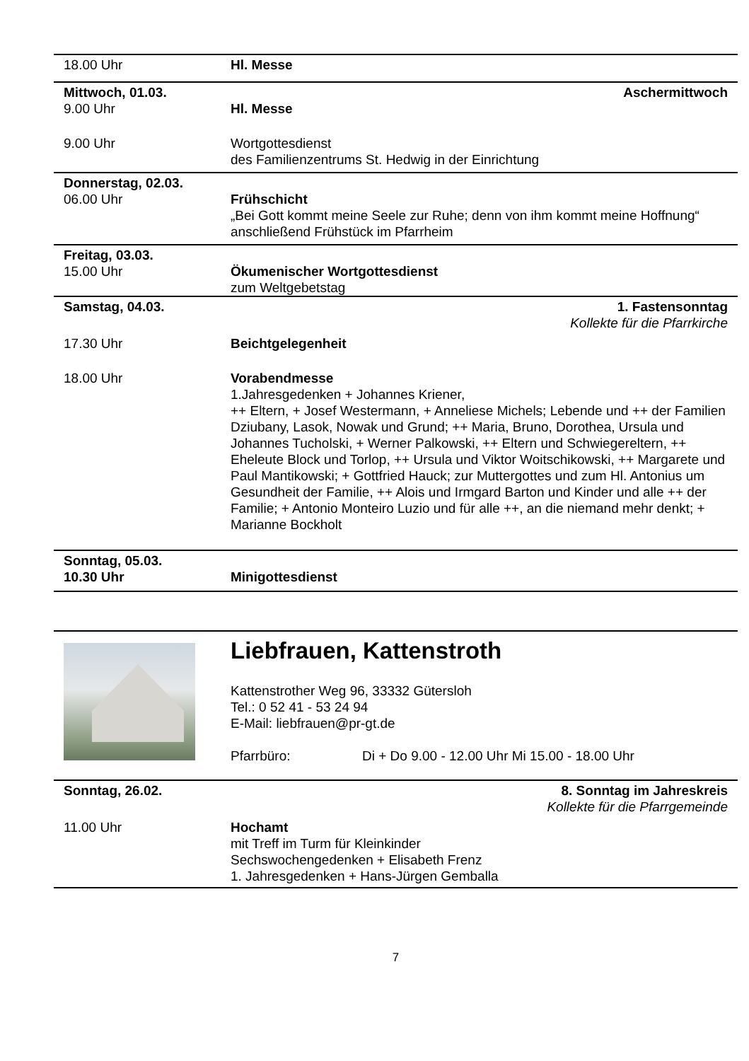18.00 Uhr Hl. Messe
Mittwoch, 01.03. Aschermittwoch
9.00 Uhr Hl. Messe
9.00 Uhr Wortgottesdienst
des Familienzentrums St. Hedwig in der Einrichtung
Donnerstag, 02.03.
06.00 Uhr Frühschicht
„Bei Gott kommt meine Seele zur Ruhe; denn von ihm kommt meine Hoffnung“ anschließend Frühstück im Pfarrheim
Freitag, 03.03.
15.00 Uhr Ökumenischer Wortgottesdienst
zum Weltgebetstag
Samstag, 04.03. 1. Fastensonntag
Kollekte für die Pfarrkirche
17.30 Uhr Beichtgelegenheit
18.00 Uhr Vorabendmesse
1.Jahresgedenken + Johannes Kriener,
++ Eltern, + Josef Westermann, + Anneliese Michels; Lebende und ++ der Familien Dziubany, Lasok, Nowak und Grund; ++ Maria, Bruno, Dorothea, Ursula und Johannes Tucholski, + Werner Palkowski, ++ Eltern und Schwiegereltern, ++ Eheleute Block und Torlop, ++ Ursula und Viktor Woitschikowski, ++ Margarete und Paul Mantikowski; + Gottfried Hauck; zur Muttergottes und zum Hl. Antonius um Gesundheit der Familie, ++ Alois und Irmgard Barton und Kinder und alle ++ der Familie; + Antonio Monteiro Luzio und für alle ++, an die niemand mehr denkt; + Marianne Bockholt
Sonntag, 05.03.
10.30 Uhr
Minigottesdienst
Liebfrauen, Kattenstroth
Kattenstrother Weg 96, 33332 Gütersloh
Tel.: 0 52 41 - 53 24 94
E-Mail: liebfrauen@pr-gt.de
Pfarrbüro: Di + Do 9.00 - 12.00 Uhr Mi 15.00 - 18.00 Uhr
Sonntag, 26.02. 8. Sonntag im Jahreskreis
Kollekte für die Pfarrgemeinde
11.00 Uhr Hochamt
mit Treff im Turm für Kleinkinder
Sechswochengedenken + Elisabeth Frenz
1. Jahresgedenken + Hans-Jürgen Gemballa
7